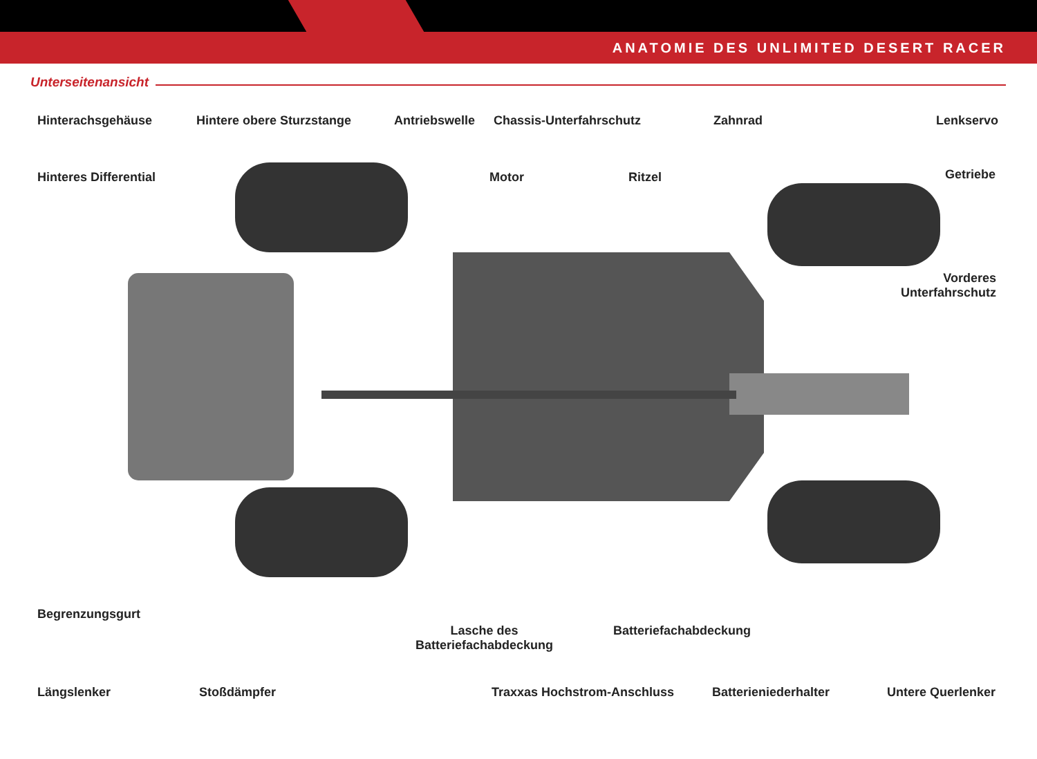ANATOMIE DES UNLIMITED DESERT RACER
Unterseitenansicht
Hinterachsgehäuse Hintere obere Sturzstange Antriebswelle Chassis-Unterfahrschutz Zahnrad Lenkservo
Hinteres Differential Motor Ritzel Getriebe
Vorderes
Unterfahrschutz
Begrenzungsgurt
Lasche des
Batteriefachabdeckung
Batteriefachabdeckung
Längslenker Stoßdämpfer Traxxas Hochstrom-Anschluss Batterieniederhalter Untere Querlenker